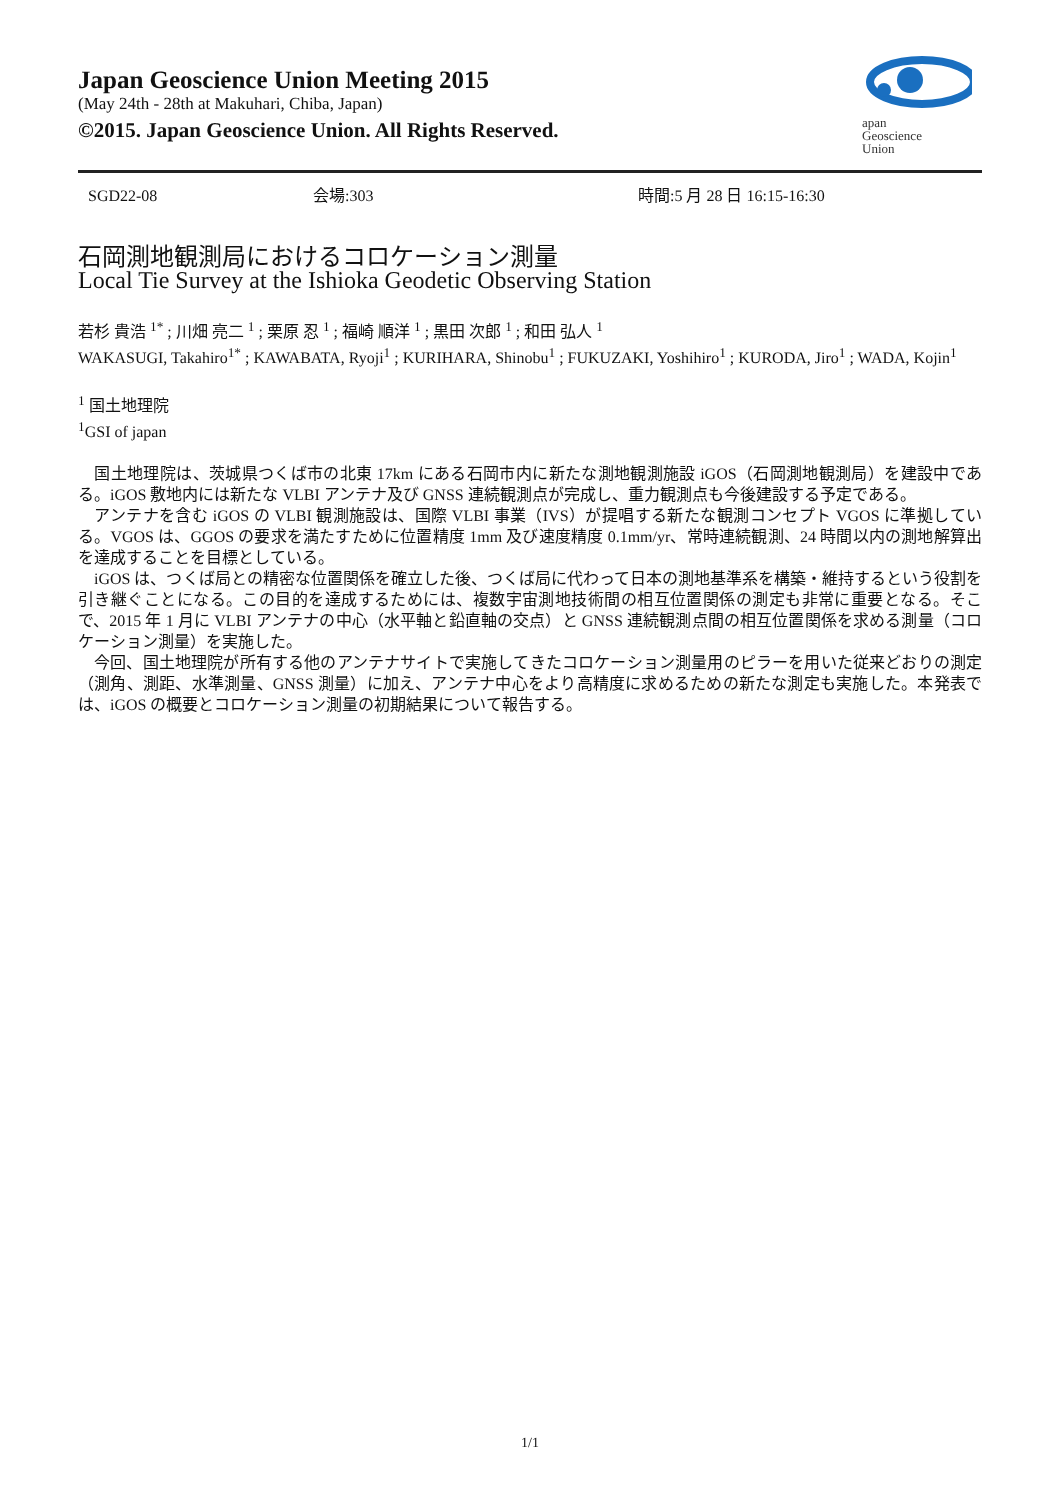Japan Geoscience Union Meeting 2015
(May 24th - 28th at Makuhari, Chiba, Japan)
©2015. Japan Geoscience Union. All Rights Reserved.
apan
Geoscience
Union
SGD22-08 会場:303 時間:5 月 28 日 16:15-16:30
石岡測地観測局におけるコロケーション測量
Local Tie Survey at the Ishioka Geodetic Observing Station
若杉 貴浩 <sup>1*</sup> ; 川畑 亮二 <sup>1</sup> ; 栗原 忍 <sup>1</sup> ; 福崎 順洋 <sup>1</sup> ; 黒田 次郎 <sup>1</sup> ; 和田 弘人 <sup>1</sup>
WAKASUGI, Takahiro<sup>1*</sup> ; KAWABATA, Ryoji<sup>1</sup> ; KURIHARA, Shinobu<sup>1</sup> ; FUKUZAKI, Yoshihiro<sup>1</sup> ; KURODA, Jiro<sup>1</sup> ; WADA, Kojin<sup>1</sup>
<sup>1</sup> 国土地理院
<sup>1</sup> GSI of japan
　国土地理院は、茨城県つくば市の北東 17km にある石岡市内に新たな測地観測施設 iGOS（石岡測地観測局）を建設中である。iGOS 敷地内には新たな VLBI アンテナ及び GNSS 連続観測点が完成し、重力観測点も今後建設する予定である。
　アンテナを含む iGOS の VLBI 観測施設は、国際 VLBI 事業（IVS）が提唱する新たな観測コンセプト VGOS に準拠している。VGOS は、GGOS の要求を満たすために位置精度 1mm 及び速度精度 0.1mm/yr、常時連続観測、24 時間以内の測地解算出を達成することを目標としている。
　iGOS は、つくば局との精密な位置関係を確立した後、つくば局に代わって日本の測地基準系を構築・維持するという役割を引き継ぐことになる。この目的を達成するためには、複数宇宙測地技術間の相互位置関係の測定も非常に重要となる。そこで、2015 年 1 月に VLBI アンテナの中心（水平軸と鉛直軸の交点）と GNSS 連続観測点間の相互位置関係を求める測量（コロケーション測量）を実施した。
　今回、国土地理院が所有する他のアンテナサイトで実施してきたコロケーション測量用のピラーを用いた従来どおりの測定（測角、測距、水準測量、GNSS 測量）に加え、アンテナ中心をより高精度に求めるための新たな測定も実施した。本発表では、iGOS の概要とコロケーション測量の初期結果について報告する。
1/1